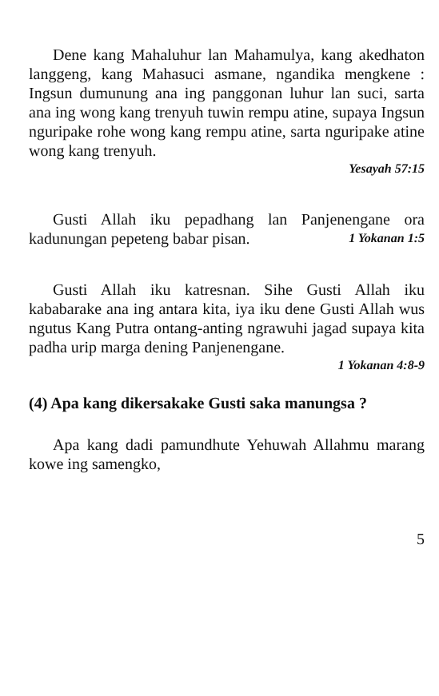Dene kang Mahaluhur lan Mahamulya, kang akedhaton langgeng, kang Mahasuci asmane, ngandika mengkene : Ingsun dumunung ana ing panggonan luhur lan suci, sarta ana ing wong kang trenyuh tuwin rempu atine, supaya Ingsun nguripake rohe wong kang rempu atine, sarta nguripake atine wong kang trenyuh.
Yesayah 57:15
Gusti Allah iku pepadhang lan Panjenengane ora kadunungan pepeteng babar pisan. 1 Yokanan 1:5
Gusti Allah iku katresnan. Sihe Gusti Allah iku kababarake ana ing antara kita, iya iku dene Gusti Allah wus ngutus Kang Putra ontang-anting ngrawuhi jagad supaya kita padha urip marga dening Panjenengane.
1 Yokanan 4:8-9
(4) Apa kang dikersakake Gusti saka manungsa ?
Apa kang dadi pamundhute Yehuwah Allahmu marang kowe ing samengko,
5